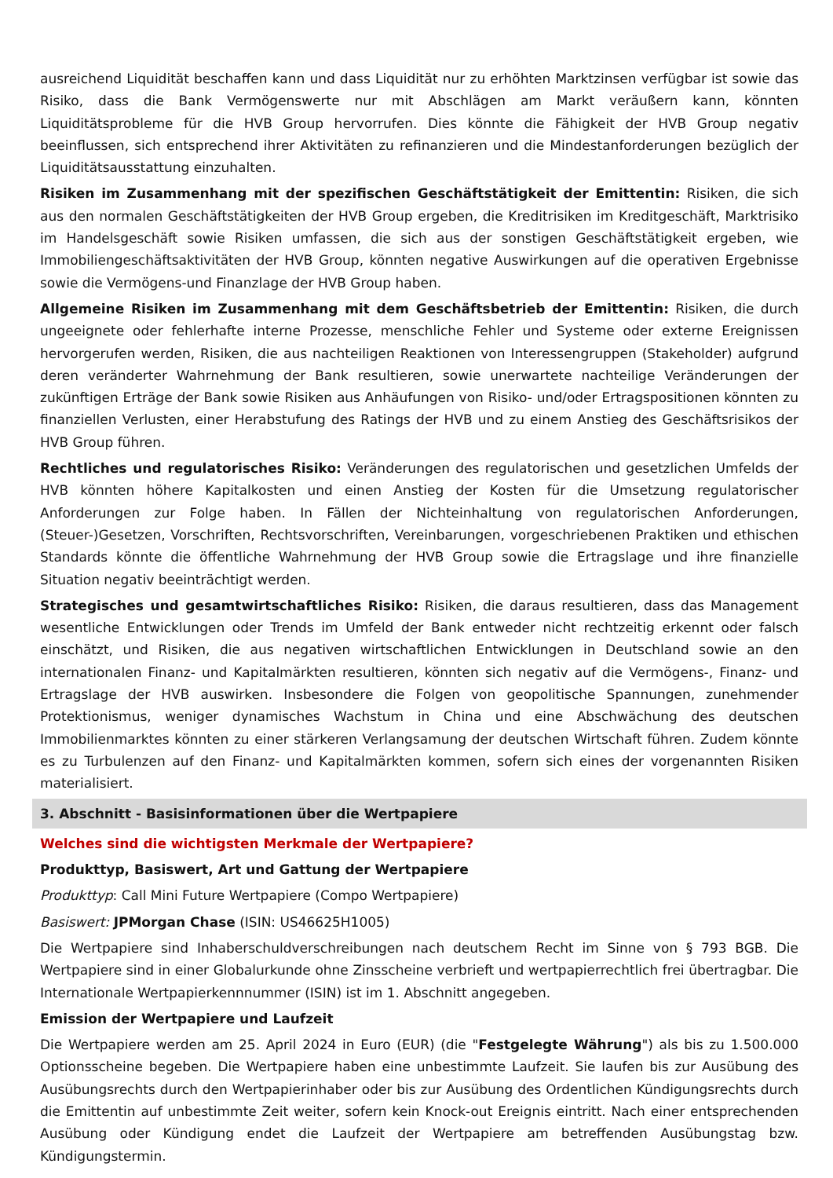ausreichend Liquidität beschaffen kann und dass Liquidität nur zu erhöhten Marktzinsen verfügbar ist sowie das Risiko, dass die Bank Vermögenswerte nur mit Abschlägen am Markt veräußern kann, könnten Liquiditätsprobleme für die HVB Group hervorrufen. Dies könnte die Fähigkeit der HVB Group negativ beeinflussen, sich entsprechend ihrer Aktivitäten zu refinanzieren und die Mindestanforderungen bezüglich der Liquiditätsausstattung einzuhalten.
Risiken im Zusammenhang mit der spezifischen Geschäftstätigkeit der Emittentin: Risiken, die sich aus den normalen Geschäftstätigkeiten der HVB Group ergeben, die Kreditrisiken im Kreditgeschäft, Marktrisiko im Handelsgeschäft sowie Risiken umfassen, die sich aus der sonstigen Geschäftstätigkeit ergeben, wie Immobiliengeschäftsaktivitäten der HVB Group, könnten negative Auswirkungen auf die operativen Ergebnisse sowie die Vermögens-und Finanzlage der HVB Group haben.
Allgemeine Risiken im Zusammenhang mit dem Geschäftsbetrieb der Emittentin: Risiken, die durch ungeeignete oder fehlerhafte interne Prozesse, menschliche Fehler und Systeme oder externe Ereignissen hervorgerufen werden, Risiken, die aus nachteiligen Reaktionen von Interessengruppen (Stakeholder) aufgrund deren veränderter Wahrnehmung der Bank resultieren, sowie unerwartete nachteilige Veränderungen der zukünftigen Erträge der Bank sowie Risiken aus Anhäufungen von Risiko- und/oder Ertragspositionen könnten zu finanziellen Verlusten, einer Herabstufung des Ratings der HVB und zu einem Anstieg des Geschäftsrisikos der HVB Group führen.
Rechtliches und regulatorisches Risiko: Veränderungen des regulatorischen und gesetzlichen Umfelds der HVB könnten höhere Kapitalkosten und einen Anstieg der Kosten für die Umsetzung regulatorischer Anforderungen zur Folge haben. In Fällen der Nichteinhaltung von regulatorischen Anforderungen, (Steuer-)Gesetzen, Vorschriften, Rechtsvorschriften, Vereinbarungen, vorgeschriebenen Praktiken und ethischen Standards könnte die öffentliche Wahrnehmung der HVB Group sowie die Ertragslage und ihre finanzielle Situation negativ beeinträchtigt werden.
Strategisches und gesamtwirtschaftliches Risiko: Risiken, die daraus resultieren, dass das Management wesentliche Entwicklungen oder Trends im Umfeld der Bank entweder nicht rechtzeitig erkennt oder falsch einschätzt, und Risiken, die aus negativen wirtschaftlichen Entwicklungen in Deutschland sowie an den internationalen Finanz- und Kapitalmärkten resultieren, könnten sich negativ auf die Vermögens-, Finanz- und Ertragslage der HVB auswirken. Insbesondere die Folgen von geopolitische Spannungen, zunehmender Protektionismus, weniger dynamisches Wachstum in China und eine Abschwächung des deutschen Immobilienmarktes könnten zu einer stärkeren Verlangsamung der deutschen Wirtschaft führen. Zudem könnte es zu Turbulenzen auf den Finanz- und Kapitalmärkten kommen, sofern sich eines der vorgenannten Risiken materialisiert.
3. Abschnitt - Basisinformationen über die Wertpapiere
Welches sind die wichtigsten Merkmale der Wertpapiere?
Produkttyp, Basiswert, Art und Gattung der Wertpapiere
Produkttyp: Call Mini Future Wertpapiere (Compo Wertpapiere)
Basiswert: JPMorgan Chase (ISIN: US46625H1005)
Die Wertpapiere sind Inhaberschuldverschreibungen nach deutschem Recht im Sinne von § 793 BGB. Die Wertpapiere sind in einer Globalurkunde ohne Zinsscheine verbrieft und wertpapierrechtlich frei übertragbar. Die Internationale Wertpapierkennnummer (ISIN) ist im 1. Abschnitt angegeben.
Emission der Wertpapiere und Laufzeit
Die Wertpapiere werden am 25. April 2024 in Euro (EUR) (die "Festgelegte Währung") als bis zu 1.500.000 Optionsscheine begeben. Die Wertpapiere haben eine unbestimmte Laufzeit. Sie laufen bis zur Ausübung des Ausübungsrechts durch den Wertpapierinhaber oder bis zur Ausübung des Ordentlichen Kündigungsrechts durch die Emittentin auf unbestimmte Zeit weiter, sofern kein Knock-out Ereignis eintritt. Nach einer entsprechenden Ausübung oder Kündigung endet die Laufzeit der Wertpapiere am betreffenden Ausübungstag bzw. Kündigungstermin.